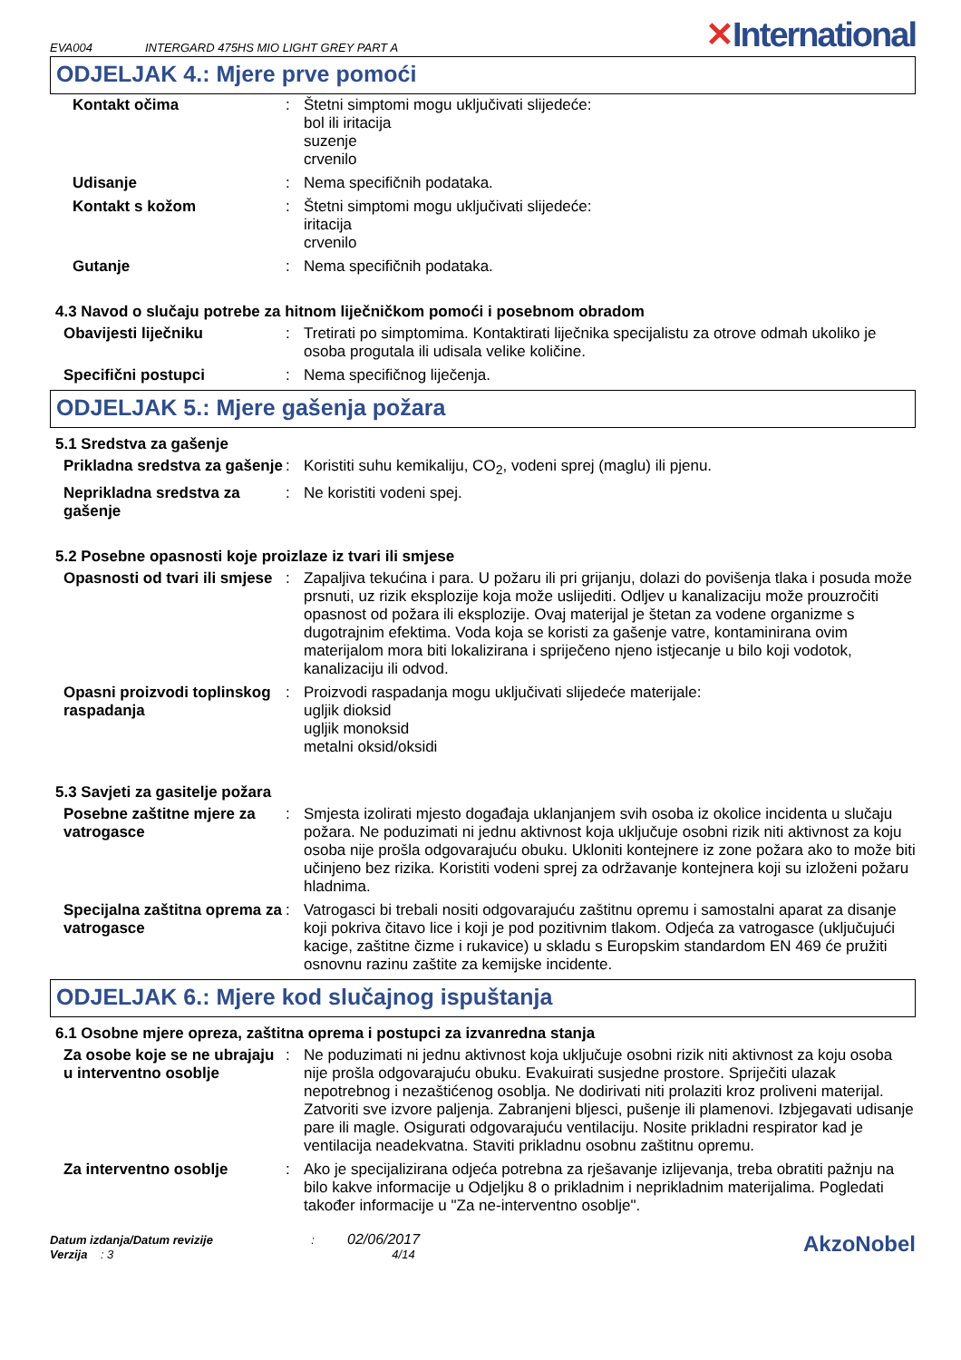EVA004
INTERGARD 475HS MIO LIGHT GREY PART A
✕International
ODJELJAK 4.: Mjere prve pomoći
Kontakt očima :
Štetni simptomi mogu uključivati slijedeće:
bol ili iritacija
suzenje
crvenilo
Udisanje :
Nema specifičnih podataka.
Kontakt s kožom :
Štetni simptomi mogu uključivati slijedeće:
iritacija
crvenilo
Gutanje :
Nema specifičnih podataka.
4.3 Navod o slučaju potrebe za hitnom liječničkom pomoći i posebnom obradom
Obavijesti liječniku :
Tretirati po simptomima. Kontaktirati liječnika specijalistu za otrove odmah ukoliko je osoba progutala ili udisala velike količine.
Specifični postupci :
Nema specifičnog liječenja.
ODJELJAK 5.: Mjere gašenja požara
5.1 Sredstva za gašenje
Prikladna sredstva za gašenje
:
Koristiti suhu kemikaliju, CO<sub>2</sub>, vodeni sprej (maglu) ili pjenu.
Neprikladna sredstva za gašenje
:
Ne koristiti vodeni spej.
5.2 Posebne opasnosti koje proizlaze iz tvari ili smjese
Opasnosti od tvari ili smjese
:
Zapaljiva tekućina i para. U požaru ili pri grijanju, dolazi do povišenja tlaka i posuda može prsnuti, uz rizik eksplozije koja može uslijediti. Odljev u kanalizaciju može prouzročiti opasnost od požara ili eksplozije. Ovaj materijal je štetan za vodene organizme s dugotrajnim efektima. Voda koja se koristi za gašenje vatre, kontaminirana ovim materijalom mora biti lokalizirana i spriječeno njeno istjecanje u bilo koji vodotok, kanalizaciju ili odvod.
Opasni proizvodi toplinskog raspadanja
:
Proizvodi raspadanja mogu uključivati slijedeće materijale:
ugljik dioksid
ugljik monoksid
metalni oksid/oksidi
5.3 Savjeti za gasitelje požara
Posebne zaštitne mjere za vatrogasce
:
Smjesta izolirati mjesto događaja uklanjanjem svih osoba iz okolice incidenta u slučaju požara. Ne poduzimati ni jednu aktivnost koja uključuje osobni rizik niti aktivnost za koju osoba nije prošla odgovarajuću obuku. Ukloniti kontejnere iz zone požara ako to može biti učinjeno bez rizika. Koristiti vodeni sprej za održavanje kontejnera koji su izloženi požaru hladnima.
Specijalna zaštitna oprema za vatrogasce
:
Vatrogasci bi trebali nositi odgovarajuću zaštitnu opremu i samostalni aparat za disanje koji pokriva čitavo lice i koji je pod pozitivnim tlakom. Odjeća za vatrogasce (uključujući kacige, zaštitne čizme i rukavice) u skladu s Europskim standardom EN 469 će pružiti osnovnu razinu zaštite za kemijske incidente.
ODJELJAK 6.: Mjere kod slučajnog ispuštanja
6.1 Osobne mjere opreza, zaštitna oprema i postupci za izvanredna stanja
Za osobe koje se ne ubrajaju u interventno osoblje
:
Ne poduzimati ni jednu aktivnost koja uključuje osobni rizik niti aktivnost za koju osoba nije prošla odgovarajuću obuku. Evakuirati susjedne prostore. Spriječiti ulazak nepotrebnog i nezaštićenog osoblja. Ne dodirivati niti prolaziti kroz proliveni materijal. Zatvoriti sve izvore paljenja. Zabranjeni bljesci, pušenje ili plamenovi. Izbjegavati udisanje pare ili magle. Osigurati odgovarajuću ventilaciju. Nosite prikladni respirator kad je ventilacija neadekvatna. Staviti prikladnu osobnu zaštitnu opremu.
Za interventno osoblje :
Ako je specijalizirana odjeća potrebna za rješavanje izlijevanja, treba obratiti pažnju na bilo kakve informacije u Odjeljku 8 o prikladnim i neprikladnim materijalima. Pogledati također informacije u "Za ne-interventno osoblje".
Datum izdanja/Datum revizije : 02/06/2017
Verzija : 3 4/14
AkzoNobel